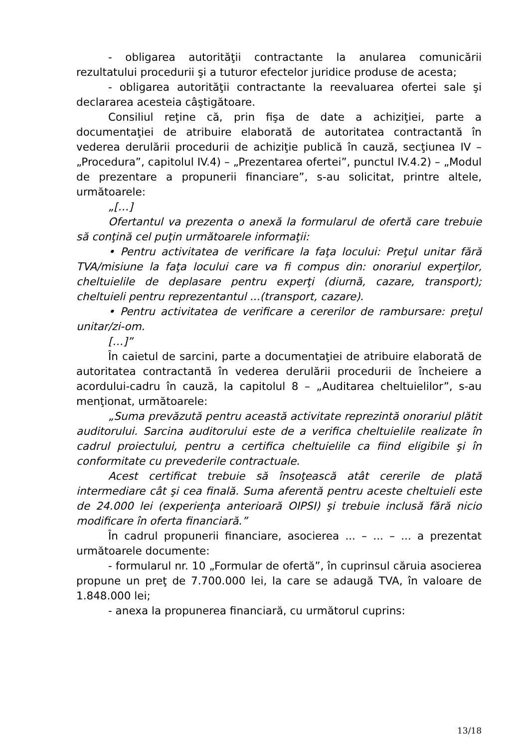- obligarea autorităţii contractante la anularea comunicării rezultatului procedurii şi a tuturor efectelor juridice produse de acesta;
- obligarea autorităţii contractante la reevaluarea ofertei sale şi declararea acesteia câştigătoare.
Consiliul reţine că, prin fişa de date a achiziţiei, parte a documentaţiei de atribuire elaborată de autoritatea contractantă în vederea derulării procedurii de achiziţie publică în cauză, secţiunea IV – „Procedura”, capitolul IV.4) – „Prezentarea ofertei”, punctul IV.4.2) – „Modul de prezentare a propunerii financiare”, s-au solicitat, printre altele, următoarele:
„[…]
Ofertantul va prezenta o anexă la formularul de ofertă care trebuie să conţină cel puţin următoarele informaţii:
• Pentru activitatea de verificare la faţa locului: Preţul unitar fără TVA/misiune la faţa locului care va fi compus din: onorariul experţilor, cheltuielile de deplasare pentru experţi (diurnă, cazare, transport); cheltuieli pentru reprezentantul ...(transport, cazare).
• Pentru activitatea de verificare a cererilor de rambursare: preţul unitar/zi-om.
[…]”
În caietul de sarcini, parte a documentaţiei de atribuire elaborată de autoritatea contractantă în vederea derulării procedurii de încheiere a acordului-cadru în cauză, la capitolul 8 – „Auditarea cheltuielilor”, s-au menţionat, următoarele:
„Suma prevăzută pentru această activitate reprezintă onorariul plătit auditorului. Sarcina auditorului este de a verifica cheltuielile realizate în cadrul proiectului, pentru a certifica cheltuielile ca fiind eligibile şi în conformitate cu prevederile contractuale.
Acest certificat trebuie să însoţească atât cererile de plată intermediare cât şi cea finală. Suma aferentă pentru aceste cheltuieli este de 24.000 lei (experienţa anterioară OIPSI) şi trebuie inclusă fără nicio modificare în oferta financiară.”
În cadrul propunerii financiare, asocierea ... – ... – ... a prezentat următoarele documente:
- formularul nr. 10 „Formular de ofertă”, în cuprinsul căruia asocierea propune un preţ de 7.700.000 lei, la care se adaugă TVA, în valoare de 1.848.000 lei;
- anexa la propunerea financiară, cu următorul cuprins:
13/18